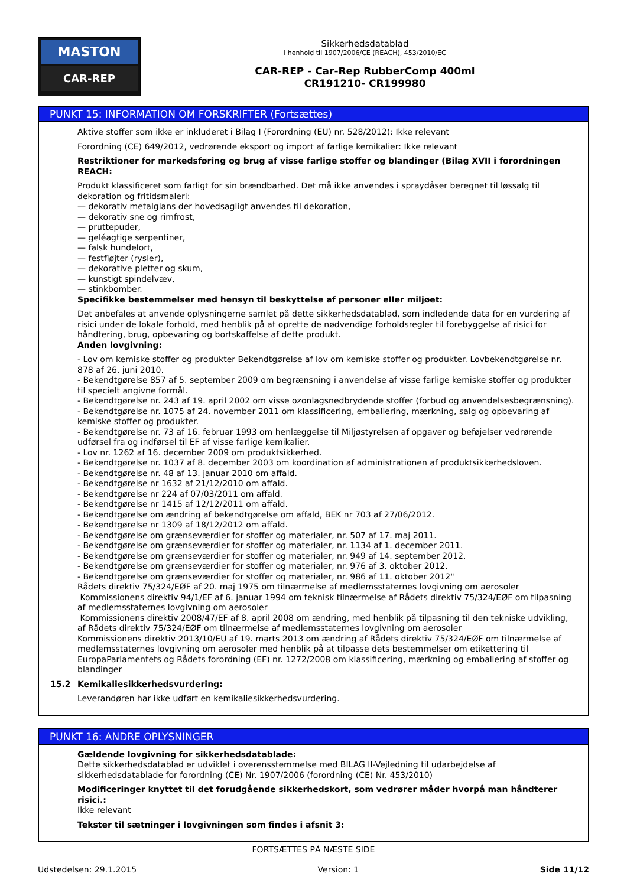MASTON
CAR-REP
Sikkerhedsdatablad
i henhold til 1907/2006/CE (REACH), 453/2010/EC
CAR-REP - Car-Rep RubberComp 400ml
CR191210- CR199980
PUNKT 15: INFORMATION OM FORSKRIFTER (Fortsættes)
Aktive stoffer som ikke er inkluderet i Bilag I (Forordning (EU) nr. 528/2012): Ikke relevant
Forordning (CE) 649/2012, vedrørende eksport og import af farlige kemikalier: Ikke relevant
Restriktioner for markedsføring og brug af visse farlige stoffer og blandinger (Bilag XVII i forordningen REACH:
Produkt klassificeret som farligt for sin brændbarhed. Det må ikke anvendes i spraydåser beregnet til løssalg til dekoration og fritidsmaleri:
— dekorativ metalglans der hovedsagligt anvendes til dekoration,
— dekorativ sne og rimfrost,
— pruttepuder,
— geléagtige serpentiner,
— falsk hundelort,
— festfløjter (rysler),
— dekorative pletter og skum,
— kunstigt spindelvæv,
— stinkbomber.
Specifikke bestemmelser med hensyn til beskyttelse af personer eller miljøet:
Det anbefales at anvende oplysningerne samlet på dette sikkerhedsdatablad, som indledende data for en vurdering af risici under de lokale forhold, med henblik på at oprette de nødvendige forholdsregler til forebyggelse af risici for håndtering, brug, opbevaring og bortskaffelse af dette produkt.
Anden lovgivning:
- Lov om kemiske stoffer og produkter Bekendtgørelse af lov om kemiske stoffer og produkter. Lovbekendtgørelse nr. 878 af 26. juni 2010.
- Bekendtgørelse 857 af 5. september 2009 om begrænsning i anvendelse af visse farlige kemiske stoffer og produkter til specielt angivne formål.
- Bekendtgørelse nr. 243 af 19. april 2002 om visse ozonlagsnedbrydende stoffer (forbud og anvendelsesbegrænsning).
- Bekendtgørelse nr. 1075 af 24. november 2011 om klassificering, emballering, mærkning, salg og opbevaring af kemiske stoffer og produkter.
- Bekendtgørelse nr. 73 af 16. februar 1993 om henlæggelse til Miljøstyrelsen af opgaver og beføjelser vedrørende udførsel fra og indførsel til EF af visse farlige kemikalier.
- Lov nr. 1262 af 16. december 2009 om produktsikkerhed.
- Bekendtgørelse nr. 1037 af 8. december 2003 om koordination af administrationen af produktsikkerhedsloven.
- Bekendtgørelse nr. 48 af 13. januar 2010 om affald.
- Bekendtgørelse nr 1632 af 21/12/2010 om affald.
- Bekendtgørelse nr 224 af 07/03/2011 om affald.
- Bekendtgørelse nr 1415 af 12/12/2011 om affald.
- Bekendtgørelse om ændring af bekendtgørelse om affald, BEK nr 703 af 27/06/2012.
- Bekendtgørelse nr 1309 af 18/12/2012 om affald.
- Bekendtgørelse om grænseværdier for stoffer og materialer, nr. 507 af 17. maj 2011.
- Bekendtgørelse om grænseværdier for stoffer og materialer, nr. 1134 af 1. december 2011.
- Bekendtgørelse om grænseværdier for stoffer og materialer, nr. 949 af 14. september 2012.
- Bekendtgørelse om grænseværdier for stoffer og materialer, nr. 976 af 3. oktober 2012.
- Bekendtgørelse om grænseværdier for stoffer og materialer, nr. 986 af 11. oktober 2012"
Rådets direktiv 75/324/EØF af 20. maj 1975 om tilnærmelse af medlemsstaternes lovgivning om aerosoler
Kommissionens direktiv 94/1/EF af 6. januar 1994 om teknisk tilnærmelse af Rådets direktiv 75/324/EØF om tilpasning af medlemsstaternes lovgivning om aerosoler
Kommissionens direktiv 2008/47/EF af 8. april 2008 om ændring, med henblik på tilpasning til den tekniske udvikling, af Rådets direktiv 75/324/EØF om tilnærmelse af medlemsstaternes lovgivning om aerosoler
Kommissionens direktiv 2013/10/EU af 19. marts 2013 om ændring af Rådets direktiv 75/324/EØF om tilnærmelse af medlemsstaternes lovgivning om aerosoler med henblik på at tilpasse dets bestemmelser om etikettering til EuropaParlamentets og Rådets forordning (EF) nr. 1272/2008 om klassificering, mærkning og emballering af stoffer og blandinger
15.2 Kemikaliesikkerhedsvurdering:
Leverandøren har ikke udført en kemikaliesikkerhedsvurdering.
PUNKT 16: ANDRE OPLYSNINGER
Gældende lovgivning for sikkerhedsdatablade:
Dette sikkerhedsdatablad er udviklet i overensstemmelse med BILAG II-Vejledning til udarbejdelse af sikkerhedsdatablade for forordning (CE) Nr. 1907/2006 (forordning (CE) Nr. 453/2010)
Modificeringer knyttet til det forudgående sikkerhedskort, som vedrører måder hvorpå man håndterer risici.:
Ikke relevant
Tekster til sætninger i lovgivningen som findes i afsnit 3:
FORTSÆTTES PÅ NÆSTE SIDE
Udstedelsen: 29.1.2015 Version: 1 Side 11/12